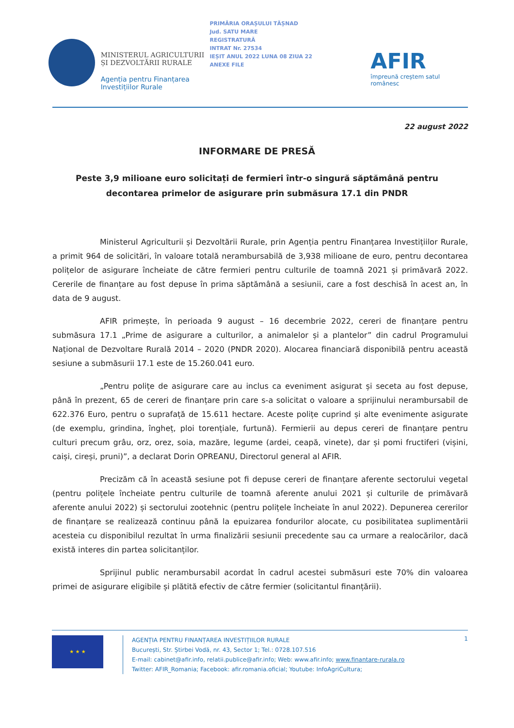MINISTERUL AGRICULTURII ȘI DEZVOLTĂRII RURALE
Agenția pentru Finanțarea Investițiilor Rurale
PRIMĂRIA ORAȘULUI TĂȘNAD
Jud. SATU MARE
REGISTRATURĂ
INTRAT Nr. 27534
IEȘIT ANUL 2022 LUNA 08 ZIUA 22
ANEXE FILE
AFIR
împreună creștem satul românesc
22 august 2022
INFORMARE DE PRESĂ
Peste 3,9 milioane euro solicitați de fermieri într-o singură săptămână pentru decontarea primelor de asigurare prin submăsura 17.1 din PNDR
Ministerul Agriculturii și Dezvoltării Rurale, prin Agenția pentru Finanțarea Investițiilor Rurale, a primit 964 de solicitări, în valoare totală nerambursabilă de 3,938 milioane de euro, pentru decontarea polițelor de asigurare încheiate de către fermieri pentru culturile de toamnă 2021 și primăvară 2022. Cererile de finanțare au fost depuse în prima săptămână a sesiunii, care a fost deschisă în acest an, în data de 9 august.
AFIR primește, în perioada 9 august – 16 decembrie 2022, cereri de finanțare pentru submăsura 17.1 „Prime de asigurare a culturilor, a animalelor și a plantelor” din cadrul Programului Național de Dezvoltare Rurală 2014 – 2020 (PNDR 2020). Alocarea financiară disponibilă pentru această sesiune a submăsurii 17.1 este de 15.260.041 euro.
„Pentru polițe de asigurare care au inclus ca eveniment asigurat și seceta au fost depuse, până în prezent, 65 de cereri de finanțare prin care s-a solicitat o valoare a sprijinului nerambursabil de 622.376 Euro, pentru o suprafață de 15.611 hectare. Aceste polițe cuprind și alte evenimente asigurate (de exemplu, grindina, îngheț, ploi torențiale, furtună). Fermierii au depus cereri de finanțare pentru culturi precum grâu, orz, orez, soia, mazăre, legume (ardei, ceapă, vinete), dar și pomi fructiferi (vișini, caiși, cireși, pruni)”, a declarat Dorin OPREANU, Directorul general al AFIR.
Precizăm că în această sesiune pot fi depuse cereri de finanțare aferente sectorului vegetal (pentru polițele încheiate pentru culturile de toamnă aferente anului 2021 și culturile de primăvară aferente anului 2022) și sectorului zootehnic (pentru polițele încheiate în anul 2022). Depunerea cererilor de finanțare se realizează continuu până la epuizarea fondurilor alocate, cu posibilitatea suplimentării acesteia cu disponibilul rezultat în urma finalizării sesiunii precedente sau ca urmare a realocărilor, dacă există interes din partea solicitanților.
Sprijinul public nerambursabil acordat în cadrul acestei submăsuri este 70% din valoarea primei de asigurare eligibile și plătită efectiv de către fermier (solicitantul finanțării).
★ ★ ★
AGENȚIA PENTRU FINANȚAREA INVESTIȚIILOR RURALE
București, Str. Știrbei Vodă, nr. 43, Sector 1; Tel.: 0728.107.516
E-mail: cabinet@afir.info, relatii.publice@afir.info; Web: www.afir.info; www.finantare-rurala.ro
Twitter: AFIR_Romania; Facebook: afir.romania.oficial; Youtube: InfoAgriCultura;
1